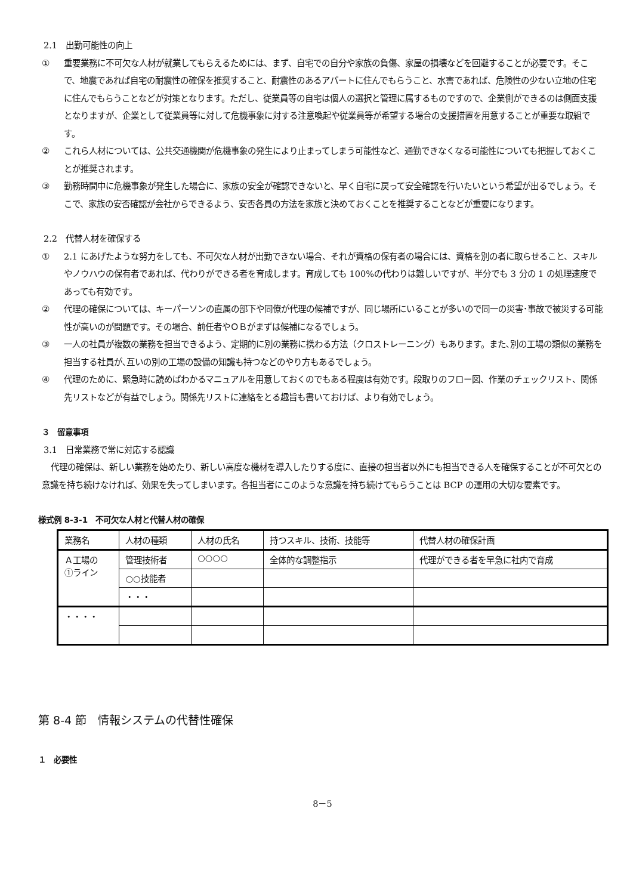2.1　出勤可能性の向上
① 重要業務に不可欠な人材が就業してもらえるためには、まず、自宅での自分や家族の負傷、家屋の損壊などを回避することが必要です。そこで、地震であれば自宅の耐震性の確保を推奨すること、耐震性のあるアパートに住んでもらうこと、水害であれば、危険性の少ない立地の住宅に住んでもらうことなどが対策となります。ただし、従業員等の自宅は個人の選択と管理に属するものですので、企業側ができるのは側面支援となりますが、企業として従業員等に対して危機事象に対する注意喚起や従業員等が希望する場合の支援措置を用意することが重要な取組です。
② これら人材については、公共交通機関が危機事象の発生により止まってしまう可能性など、通勤できなくなる可能性についても把握しておくことが推奨されます。
③ 勤務時間中に危機事象が発生した場合に、家族の安全が確認できないと、早く自宅に戻って安全確認を行いたいという希望が出るでしょう。そこで、家族の安否確認が会社からできるよう、安否各員の方法を家族と決めておくことを推奨することなどが重要になります。
2.2　代替人材を確保する
① 2.1 にあげたような努力をしても、不可欠な人材が出勤できない場合、それが資格の保有者の場合には、資格を別の者に取らせること、スキルやノウハウの保有者であれば、代わりができる者を育成します。育成しても 100%の代わりは難しいですが、半分でも 3 分の 1 の処理速度であっても有効です。
② 代理の確保については、キーパーソンの直属の部下や同僚が代理の候補ですが、同じ場所にいることが多いので同一の災害･事故で被災する可能性が高いのが問題です。その場合、前任者やＯＢがまずは候補になるでしょう。
③ 一人の社員が複数の業務を担当できるよう、定期的に別の業務に携わる方法（クロストレーニング）もあります。また､別の工場の類似の業務を担当する社員が､互いの別の工場の設備の知識も持つなどのやり方もあるでしょう。
④ 代理のために、緊急時に読めばわかるマニュアルを用意しておくのでもある程度は有効です。段取りのフロー図、作業のチェックリスト、関係先リストなどが有益でしょう。関係先リストに連絡をとる趣旨も書いておけば、より有効でしょう。
３　留意事項
3.1　日常業務で常に対応する認識
代理の確保は、新しい業務を始めたり、新しい高度な機材を導入したりする度に、直接の担当者以外にも担当できる人を確保することが不可欠との意識を持ち続けなければ、効果を失ってしまいます。各担当者にこのような意識を持ち続けてもらうことは BCP の運用の大切な要素です。
様式例 8-3-1　不可欠な人材と代替人材の確保
| 業務名 | 人材の種類 | 人材の氏名 | 持つスキル、技術、技能等 | 代替人材の確保計画 |
| Ａ工場の ①ライン | 管理技術者 | ○○○○ | 全体的な調整指示 | 代理ができる者を早急に社内で育成 |
| | ○○技能者 | | | |
| | ・・・ | | | |
| ・・・・ | | | | |
第 8-4 節　情報システムの代替性確保
１　必要性
8－5